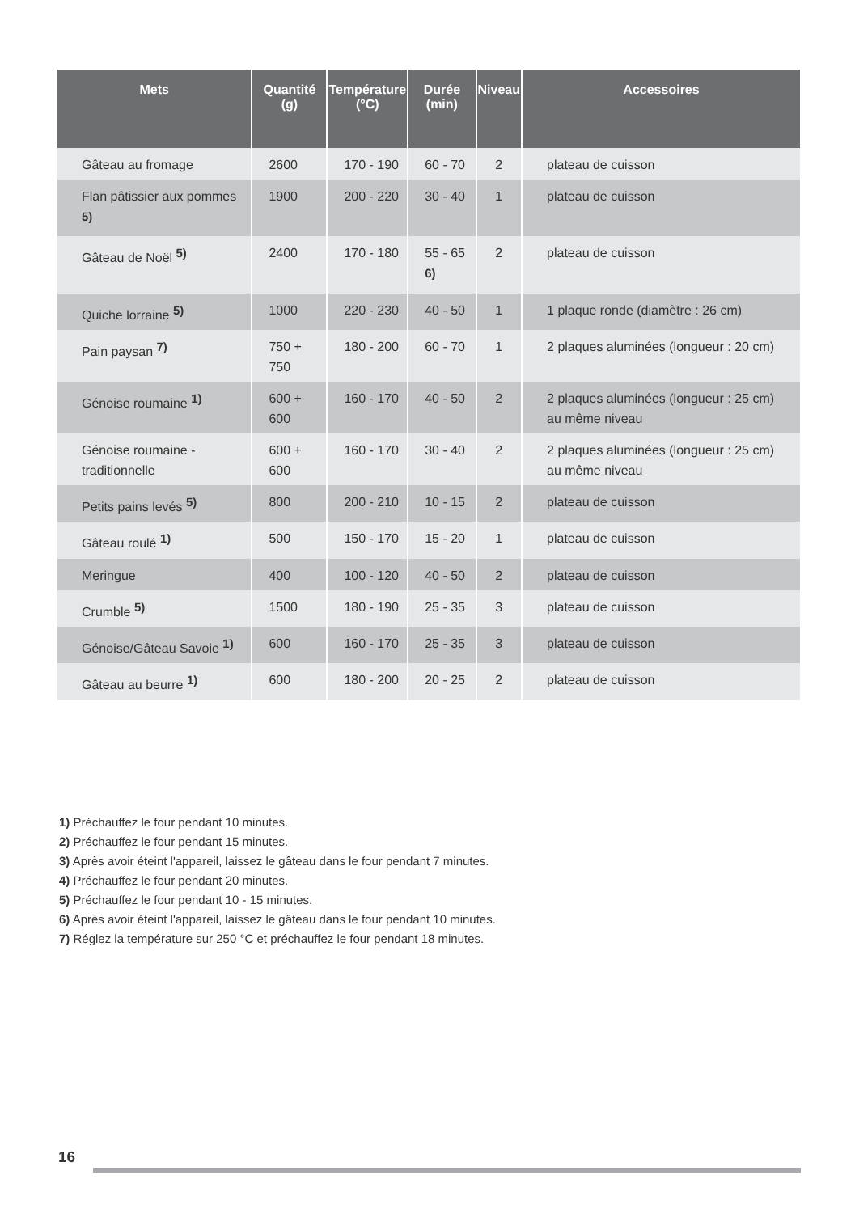| Mets | Quantité (g) | Température (°C) | Durée (min) | Niveau | Accessoires |
| --- | --- | --- | --- | --- | --- |
| Gâteau au fromage | 2600 | 170 - 190 | 60 - 70 | 2 | plateau de cuisson |
| Flan pâtissier aux pommes <sup>5)</sup> | 1900 | 200 - 220 | 30 - 40 | 1 | plateau de cuisson |
| Gâteau de Noël <sup>5)</sup> | 2400 | 170 - 180 | 55 - 65 <sup>6)</sup> | 2 | plateau de cuisson |
| Quiche lorraine <sup>5)</sup> | 1000 | 220 - 230 | 40 - 50 | 1 | 1 plaque ronde (diamètre : 26 cm) |
| Pain paysan <sup>7)</sup> | 750 + 750 | 180 - 200 | 60 - 70 | 1 | 2 plaques aluminées (longueur : 20 cm) |
| Génoise roumaine <sup>1)</sup> | 600 + 600 | 160 - 170 | 40 - 50 | 2 | 2 plaques aluminées (longueur : 25 cm) au même niveau |
| Génoise roumaine - traditionnelle | 600 + 600 | 160 - 170 | 30 - 40 | 2 | 2 plaques aluminées (longueur : 25 cm) au même niveau |
| Petits pains levés <sup>5)</sup> | 800 | 200 - 210 | 10 - 15 | 2 | plateau de cuisson |
| Gâteau roulé <sup>1)</sup> | 500 | 150 - 170 | 15 - 20 | 1 | plateau de cuisson |
| Meringue | 400 | 100 - 120 | 40 - 50 | 2 | plateau de cuisson |
| Crumble <sup>5)</sup> | 1500 | 180 - 190 | 25 - 35 | 3 | plateau de cuisson |
| Génoise/Gâteau Savoie <sup>1)</sup> | 600 | 160 - 170 | 25 - 35 | 3 | plateau de cuisson |
| Gâteau au beurre <sup>1)</sup> | 600 | 180 - 200 | 20 - 25 | 2 | plateau de cuisson |
1) Préchauffez le four pendant 10 minutes.
2) Préchauffez le four pendant 15 minutes.
3) Après avoir éteint l'appareil, laissez le gâteau dans le four pendant 7 minutes.
4) Préchauffez le four pendant 20 minutes.
5) Préchauffez le four pendant 10 - 15 minutes.
6) Après avoir éteint l'appareil, laissez le gâteau dans le four pendant 10 minutes.
7) Réglez la température sur 250 °C et préchauffez le four pendant 18 minutes.
16